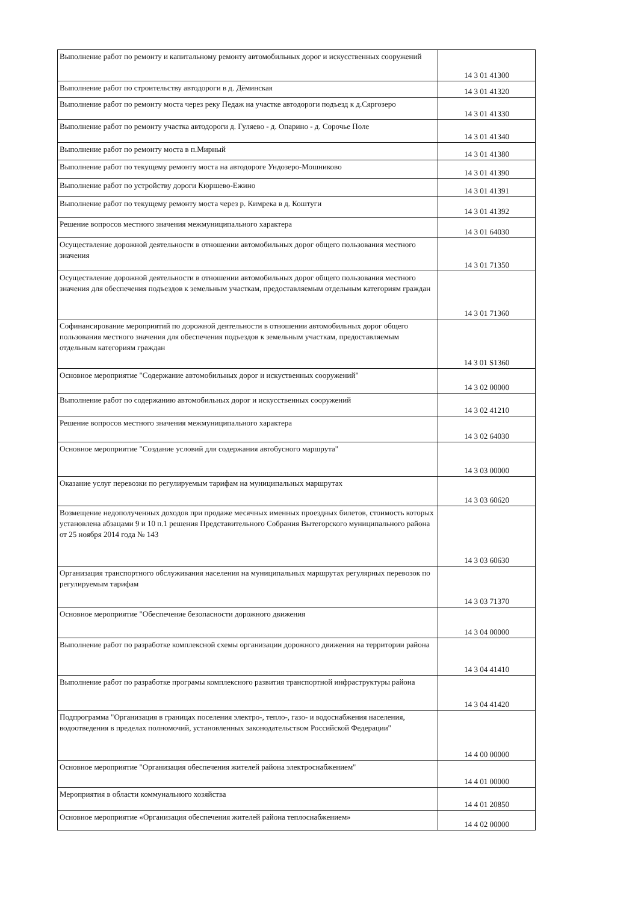| Выполнение работ по ремонту и капитальному ремонту автомобильных дорог и искусственных сооружений | 14 3 01 41300 |
| Выполнение работ по строительству автодороги в д. Дёминская | 14 3 01 41320 |
| Выполнение работ по ремонту моста через реку Педаж на участке автодороги подъезд к д.Сяргозеро | 14 3 01 41330 |
| Выполнение работ по ремонту участка автодороги д. Гуляево - д. Опарино - д. Сорочье Поле | 14 3 01 41340 |
| Выполнение работ по ремонту моста в п.Мирный | 14 3 01 41380 |
| Выполнение работ по текущему ремонту моста на автодороге Ундозеро-Мошниково | 14 3 01 41390 |
| Выполнение работ по устройству дороги Кюршево-Ежино | 14 3 01 41391 |
| Выполнение работ по текущему ремонту моста через р. Кимрека в д. Коштуги | 14 3 01 41392 |
| Решение вопросов местного значения межмуниципального характера | 14 3 01 64030 |
| Осуществление дорожной деятельности в отношении автомобильных дорог общего пользования местного значения | 14 3 01 71350 |
| Осуществление дорожной деятельности в отношении автомобильных дорог общего пользования местного значения для обеспечения подъездов к земельным участкам, предоставляемым отдельным категориям граждан | 14 3 01 71360 |
| Софинансирование мероприятий по дорожной деятельности в отношении автомобильных дорог общего пользования местного значения для обеспечения подъездов к земельным участкам, предоставляемым отдельным категориям граждан | 14 3 01 S1360 |
| Основное мероприятие "Содержание автомобильных дорог и искуственных сооружений" | 14 3 02 00000 |
| Выполнение работ по содержанию автомобильных дорог и искусственных сооружений | 14 3 02 41210 |
| Решение вопросов местного значения межмуниципального характера | 14 3 02 64030 |
| Основное мероприятие "Создание условий для содержания автобусного маршрута" | 14 3 03 00000 |
| Оказание услуг перевозки по регулируемым тарифам на муниципальных маршрутах | 14 3 03 60620 |
| Возмещение недополученных доходов при продаже месячных именных проездных билетов, стоимость которых установлена абзацами 9 и 10 п.1 решения Представительного Собрания Вытегорского муниципального района от 25 ноября 2014 года № 143 | 14 3 03 60630 |
| Организация транспортного обслуживания населения на муниципальных маршрутах регулярных перевозок по регулируемым тарифам | 14 3 03 71370 |
| Основное мероприятие "Обеспечение безопасности дорожного движения | 14 3 04 00000 |
| Выполнение работ по разработке комплексной схемы организации дорожного движения на территории района | 14 3 04 41410 |
| Выполнение работ по разработке програмы комплексного развития транспортной инфраструктуры района | 14 3 04 41420 |
| Подпрограмма "Организация в границах поселения электро-, тепло-, газо- и водоснабжения населения, водоотведения в пределах полномочий, установленных законодательством Российской Федерации" | 14 4 00 00000 |
| Основное мероприятие "Организация обеспечения жителей района электроснабжением" | 14 4 01 00000 |
| Мероприятия в области коммунального хозяйства | 14 4 01 20850 |
| Основное мероприятие «Организация обеспечения жителей района теплоснабжением» | 14 4 02 00000 |